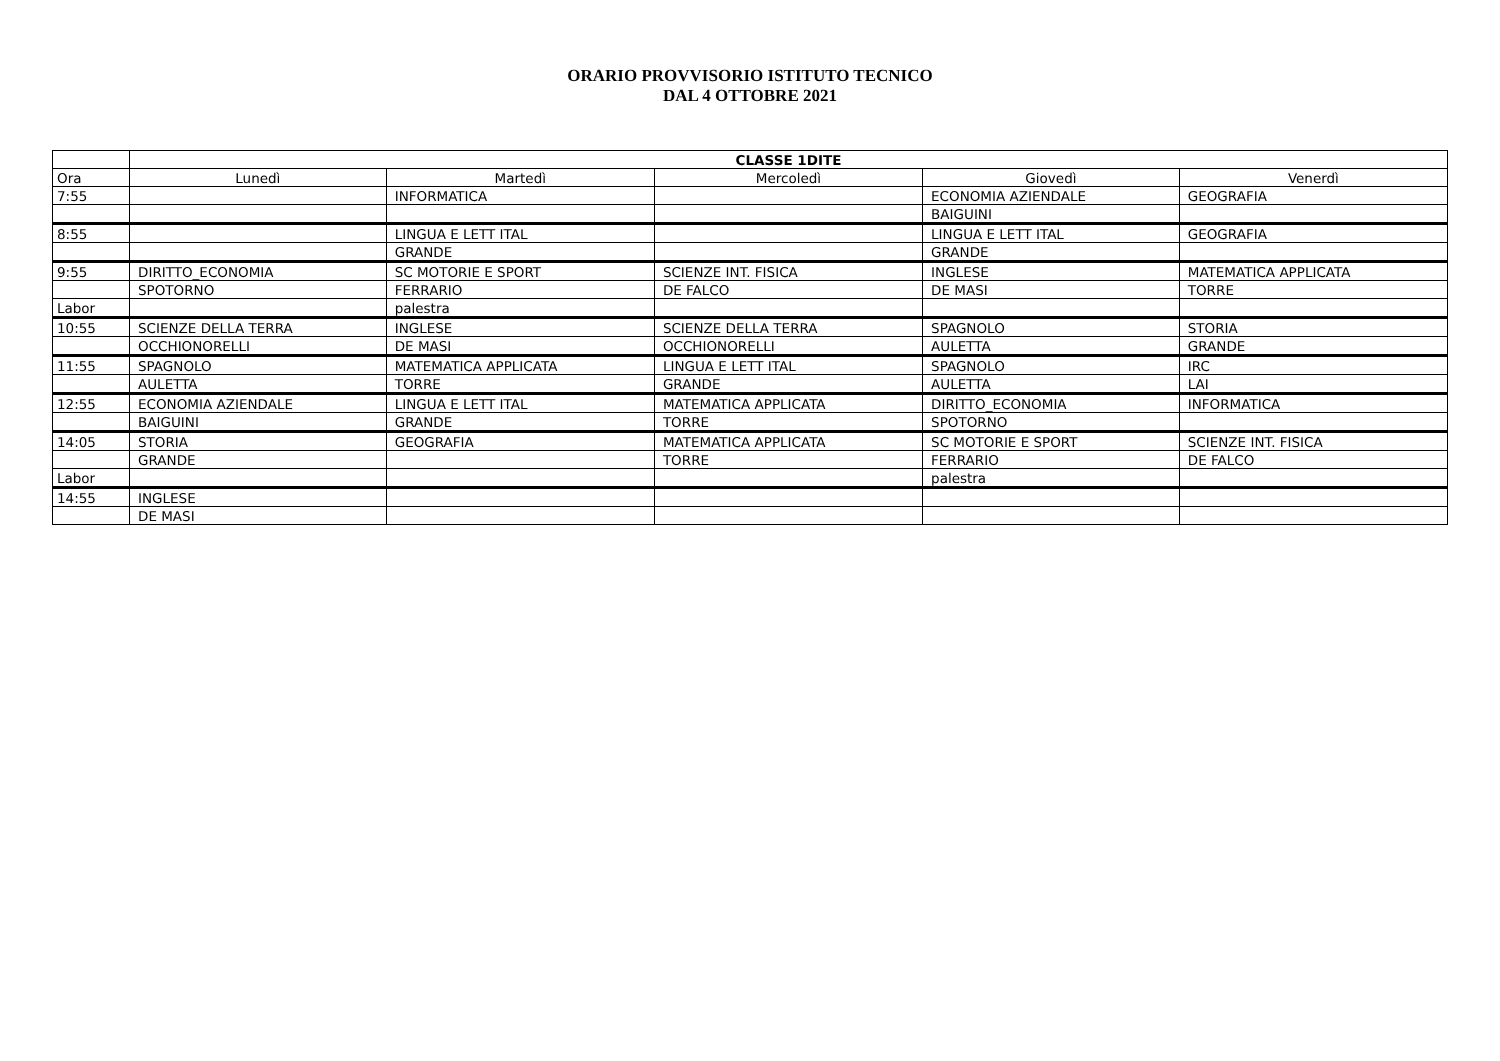ORARIO PROVVISORIO ISTITUTO TECNICO
DAL 4 OTTOBRE 2021
| | CLASSE 1DITE | | | | |
| --- | --- | --- | --- | --- | --- |
| Ora | Lunedì | Martedì | Mercoledì | Giovedì | Venerdì |
| 7:55 | | INFORMATICA | | ECONOMIA AZIENDALE | GEOGRAFIA |
| | | | | BAIGUINI | |
| 8:55 | | LINGUA E LETT ITAL | | LINGUA E LETT ITAL | GEOGRAFIA |
| | | GRANDE | | GRANDE | |
| 9:55 | DIRITTO_ECONOMIA | SC MOTORIE E SPORT | SCIENZE INT. FISICA | INGLESE | MATEMATICA APPLICATA |
| | SPOTORNO | FERRARIO | DE FALCO | DE MASI | TORRE |
| Labor | | palestra | | | |
| 10:55 | SCIENZE DELLA TERRA | INGLESE | SCIENZE DELLA TERRA | SPAGNOLO | STORIA |
| | OCCHIONORELLI | DE MASI | OCCHIONORELLI | AULETTA | GRANDE |
| 11:55 | SPAGNOLO | MATEMATICA APPLICATA | LINGUA E LETT ITAL | SPAGNOLO | IRC |
| | AULETTA | TORRE | GRANDE | AULETTA | LAI |
| 12:55 | ECONOMIA AZIENDALE | LINGUA E LETT ITAL | MATEMATICA APPLICATA | DIRITTO_ECONOMIA | INFORMATICA |
| | BAIGUINI | GRANDE | TORRE | SPOTORNO | |
| 14:05 | STORIA | GEOGRAFIA | MATEMATICA APPLICATA | SC MOTORIE E SPORT | SCIENZE INT. FISICA |
| | GRANDE | | TORRE | FERRARIO | DE FALCO |
| Labor | | | | palestra | |
| 14:55 | INGLESE | | | | |
| | DE MASI | | | | |